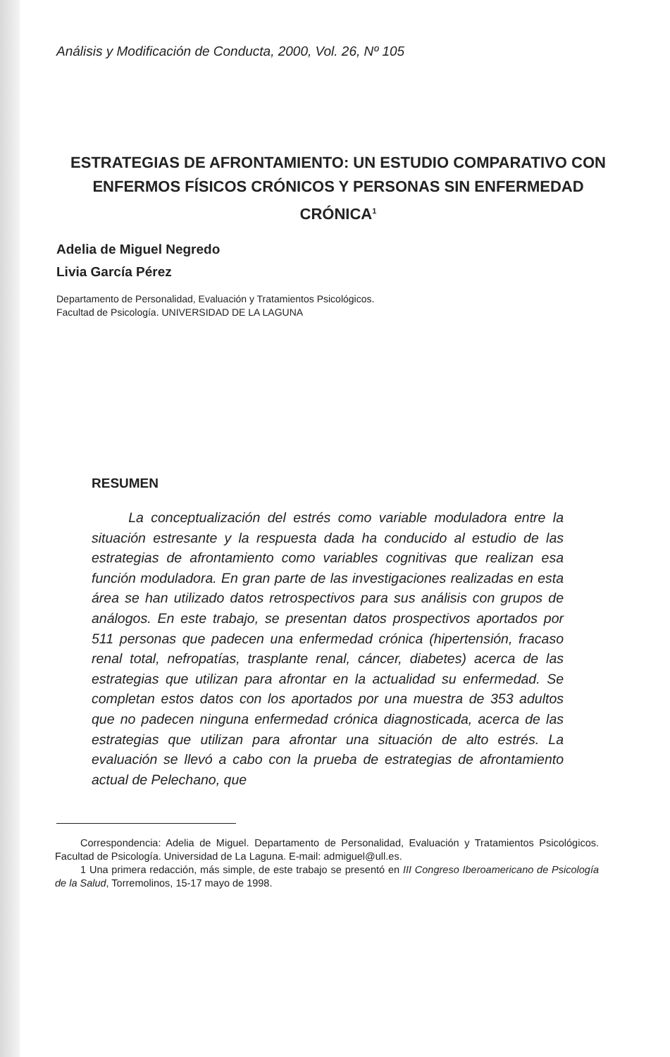Análisis y Modificación de Conducta, 2000, Vol. 26, Nº 105
ESTRATEGIAS DE AFRONTAMIENTO: UN ESTUDIO COMPARATIVO CON ENFERMOS FÍSICOS CRÓNICOS Y PERSONAS SIN ENFERMEDAD CRÓNICA<sup>1</sup>
Adelia de Miguel Negredo
Livia García Pérez
Departamento de Personalidad, Evaluación y Tratamientos Psicológicos.
Facultad de Psicología. UNIVERSIDAD DE LA LAGUNA
RESUMEN
La conceptualización del estrés como variable moduladora entre la situación estresante y la respuesta dada ha conducido al estudio de las estrategias de afrontamiento como variables cognitivas que realizan esa función moduladora. En gran parte de las investigaciones realizadas en esta área se han utilizado datos retrospectivos para sus análisis con grupos de análogos. En este trabajo, se presentan datos prospectivos aportados por 511 personas que padecen una enfermedad crónica (hipertensión, fracaso renal total, nefropatías, trasplante renal, cáncer, diabetes) acerca de las estrategias que utilizan para afrontar en la actualidad su enfermedad. Se completan estos datos con los aportados por una muestra de 353 adultos que no padecen ninguna enfermedad crónica diagnosticada, acerca de las estrategias que utilizan para afrontar una situación de alto estrés. La evaluación se llevó a cabo con la prueba de estrategias de afrontamiento actual de Pelechano, que
Correspondencia: Adelia de Miguel. Departamento de Personalidad, Evaluación y Tratamientos Psicológicos. Facultad de Psicología. Universidad de La Laguna. E-mail: admiguel@ull.es.
1 Una primera redacción, más simple, de este trabajo se presentó en III Congreso Iberoamericano de Psicología de la Salud, Torremolinos, 15-17 mayo de 1998.